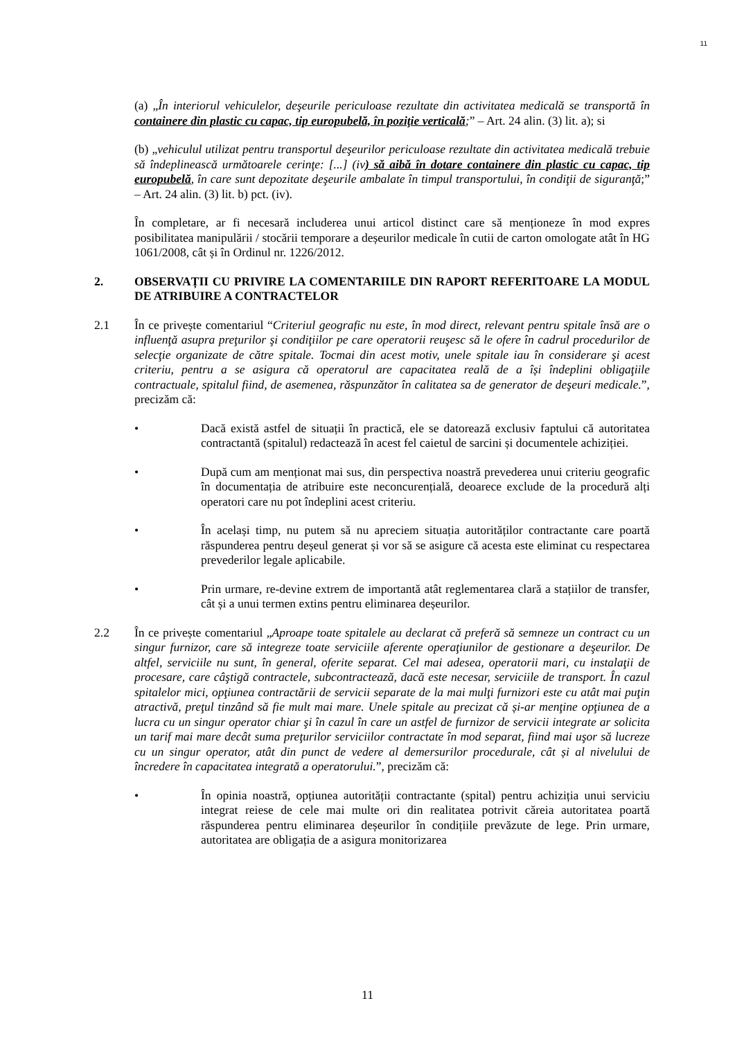11
(a) „În interiorul vehiculelor, deşeurile periculoase rezultate din activitatea medicală se transportă în containere din plastic cu capac, tip europubelă, în poziţie verticală;” – Art. 24 alin. (3) lit. a); si
(b) „vehiculul utilizat pentru transportul deşeurilor periculoase rezultate din activitatea medicală trebuie să îndeplinească următoarele cerinţe: [...] (iv) să aibă în dotare containere din plastic cu capac, tip europubelă, în care sunt depozitate deşeurile ambalate în timpul transportului, în condiţii de siguranţă;” – Art. 24 alin. (3) lit. b) pct. (iv).
În completare, ar fi necesară includerea unui articol distinct care să menționeze în mod expres posibilitatea manipulării / stocării temporare a deșeurilor medicale în cutii de carton omologate atât în HG 1061/2008, cât și în Ordinul nr. 1226/2012.
2. OBSERVAȚII CU PRIVIRE LA COMENTARIILE DIN RAPORT REFERITOARE LA MODUL DE ATRIBUIRE A CONTRACTELOR
2.1 În ce privește comentariul “Criteriul geografic nu este, în mod direct, relevant pentru spitale însă are o influenţă asupra preţurilor şi condiţiilor pe care operatorii reuşesc să le ofere în cadrul procedurilor de selecţie organizate de către spitale. Tocmai din acest motiv, unele spitale iau în considerare şi acest criteriu, pentru a se asigura că operatorul are capacitatea reală de a își îndeplini obligaţiile contractuale, spitalul fiind, de asemenea, răspunzător în calitatea sa de generator de deşeuri medicale.”, precizăm că:
• Dacă există astfel de situații în practică, ele se datorează exclusiv faptului că autoritatea contractantă (spitalul) redactează în acest fel caietul de sarcini și documentele achiziției.
• După cum am menționat mai sus, din perspectiva noastră prevederea unui criteriu geografic în documentația de atribuire este neconcurențială, deoarece exclude de la procedură alți operatori care nu pot îndeplini acest criteriu.
• În același timp, nu putem să nu apreciem situația autorităților contractante care poartă răspunderea pentru deșeul generat și vor să se asigure că acesta este eliminat cu respectarea prevederilor legale aplicabile.
• Prin urmare, re-devine extrem de importantă atât reglementarea clară a stațiilor de transfer, cât și a unui termen extins pentru eliminarea deșeurilor.
2.2 În ce privește comentariul „Aproape toate spitalele au declarat că preferă să semneze un contract cu un singur furnizor, care să integreze toate serviciile aferente operaţiunilor de gestionare a deşeurilor. De altfel, serviciile nu sunt, în general, oferite separat. Cel mai adesea, operatorii mari, cu instalaţii de procesare, care câştigă contractele, subcontractează, dacă este necesar, serviciile de transport. În cazul spitalelor mici, opţiunea contractării de servicii separate de la mai mulţi furnizori este cu atât mai puţin atractivă, preţul tinzând să fie mult mai mare. Unele spitale au precizat că și-ar menţine opţiunea de a lucra cu un singur operator chiar şi în cazul în care un astfel de furnizor de servicii integrate ar solicita un tarif mai mare decât suma preţurilor serviciilor contractate în mod separat, fiind mai uşor să lucreze cu un singur operator, atât din punct de vedere al demersurilor procedurale, cât și al nivelului de încredere în capacitatea integrată a operatorului.”, precizăm că:
• În opinia noastră, opțiunea autorității contractante (spital) pentru achiziția unui serviciu integrat reiese de cele mai multe ori din realitatea potrivit căreia autoritatea poartă răspunderea pentru eliminarea deșeurilor în condițiile prevăzute de lege. Prin urmare, autoritatea are obligația de a asigura monitorizarea
11